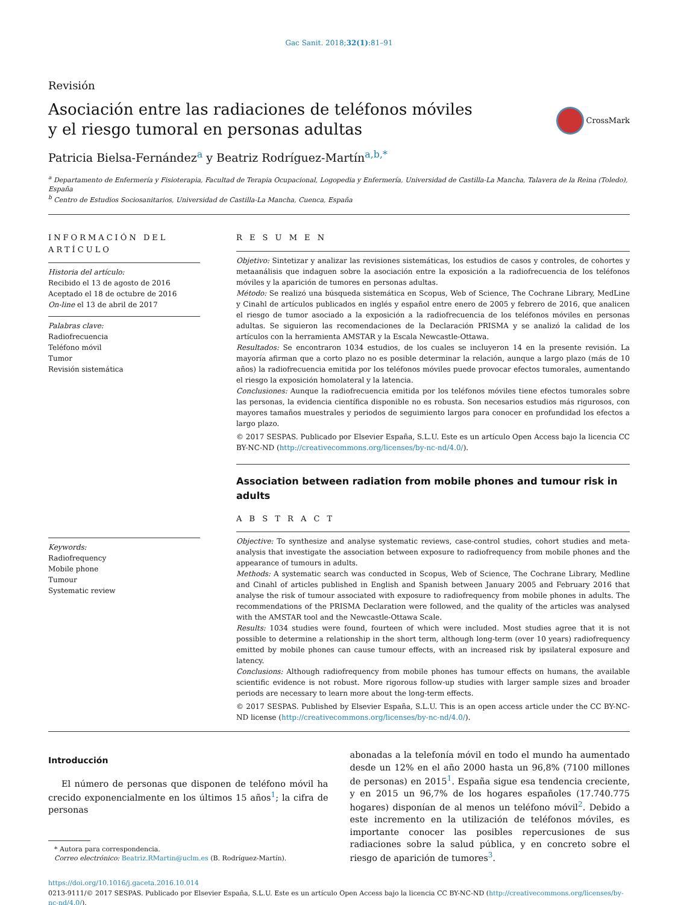Gac Sanit. 2018;32(1):81–91
Revisión
Asociación entre las radiaciones de teléfonos móviles y el riesgo tumoral en personas adultas
CrossMark
Patricia Bielsa-Fernández<sup>a</sup> y Beatriz Rodríguez-Martín<sup>a,b,*</sup>
<sup>a</sup> Departamento de Enfermería y Fisioterapia, Facultad de Terapia Ocupacional, Logopedia y Enfermería, Universidad de Castilla-La Mancha, Talavera de la Reina (Toledo), España
<sup>b</sup> Centro de Estudios Sociosanitarios, Universidad de Castilla-La Mancha, Cuenca, España
INFORMACIÓN DEL ARTÍCULO
Historia del artículo:
Recibido el 13 de agosto de 2016
Aceptado el 18 de octubre de 2016
On-line el 13 de abril de 2017
Palabras clave:
Radiofrecuencia
Teléfono móvil
Tumor
Revisión sistemática
Keywords:
Radiofrequency
Mobile phone
Tumour
Systematic review
R E S U M E N
Objetivo: Sintetizar y analizar las revisiones sistemáticas, los estudios de casos y controles, de cohortes y metaanálisis que indaguen sobre la asociación entre la exposición a la radiofrecuencia de los teléfonos móviles y la aparición de tumores en personas adultas.
Método: Se realizó una búsqueda sistemática en Scopus, Web of Science, The Cochrane Library, MedLine y Cinahl de artículos publicados en inglés y español entre enero de 2005 y febrero de 2016, que analicen el riesgo de tumor asociado a la exposición a la radiofrecuencia de los teléfonos móviles en personas adultas. Se siguieron las recomendaciones de la Declaración PRISMA y se analizó la calidad de los artículos con la herramienta AMSTAR y la Escala Newcastle-Ottawa.
Resultados: Se encontraron 1034 estudios, de los cuales se incluyeron 14 en la presente revisión. La mayoría afirman que a corto plazo no es posible determinar la relación, aunque a largo plazo (más de 10 años) la radiofrecuencia emitida por los teléfonos móviles puede provocar efectos tumorales, aumentando el riesgo la exposición homolateral y la latencia.
Conclusiones: Aunque la radiofrecuencia emitida por los teléfonos móviles tiene efectos tumorales sobre las personas, la evidencia científica disponible no es robusta. Son necesarios estudios más rigurosos, con mayores tamaños muestrales y periodos de seguimiento largos para conocer en profundidad los efectos a largo plazo.
© 2017 SESPAS. Publicado por Elsevier España, S.L.U. Este es un artículo Open Access bajo la licencia CC BY-NC-ND (http://creativecommons.org/licenses/by-nc-nd/4.0/).
Association between radiation from mobile phones and tumour risk in adults
A B S T R A C T
Objective: To synthesize and analyse systematic reviews, case-control studies, cohort studies and meta-analysis that investigate the association between exposure to radiofrequency from mobile phones and the appearance of tumours in adults.
Methods: A systematic search was conducted in Scopus, Web of Science, The Cochrane Library, Medline and Cinahl of articles published in English and Spanish between January 2005 and February 2016 that analyse the risk of tumour associated with exposure to radiofrequency from mobile phones in adults. The recommendations of the PRISMA Declaration were followed, and the quality of the articles was analysed with the AMSTAR tool and the Newcastle-Ottawa Scale.
Results: 1034 studies were found, fourteen of which were included. Most studies agree that it is not possible to determine a relationship in the short term, although long-term (over 10 years) radiofrequency emitted by mobile phones can cause tumour effects, with an increased risk by ipsilateral exposure and latency.
Conclusions: Although radiofrequency from mobile phones has tumour effects on humans, the available scientific evidence is not robust. More rigorous follow-up studies with larger sample sizes and broader periods are necessary to learn more about the long-term effects.
© 2017 SESPAS. Published by Elsevier España, S.L.U. This is an open access article under the CC BY-NC-ND license (http://creativecommons.org/licenses/by-nc-nd/4.0/).
Introducción
El número de personas que disponen de teléfono móvil ha crecido exponencialmente en los últimos 15 años<sup>1</sup>; la cifra de personas
* Autora para correspondencia.
Correo electrónico: Beatriz.RMartin@uclm.es (B. Rodríguez-Martín).
abonadas a la telefonía móvil en todo el mundo ha aumentado desde un 12% en el año 2000 hasta un 96,8% (7100 millones de personas) en 2015<sup>1</sup>. España sigue esa tendencia creciente, y en 2015 un 96,7% de los hogares españoles (17.740.775 hogares) disponían de al menos un teléfono móvil<sup>2</sup>. Debido a este incremento en la utilización de teléfonos móviles, es importante conocer las posibles repercusiones de sus radiaciones sobre la salud pública, y en concreto sobre el riesgo de aparición de tumores<sup>3</sup>.
https://doi.org/10.1016/j.gaceta.2016.10.014
0213-9111/© 2017 SESPAS. Publicado por Elsevier España, S.L.U. Este es un artículo Open Access bajo la licencia CC BY-NC-ND (http://creativecommons.org/licenses/by-nc-nd/4.0/).